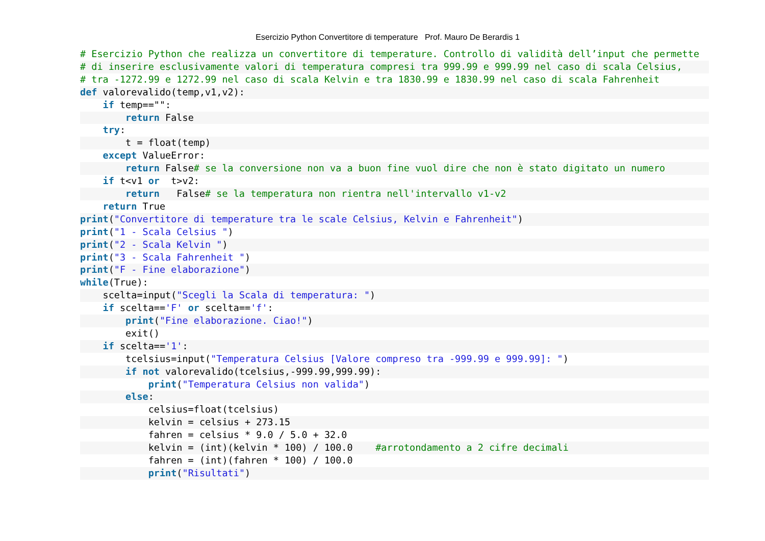Esercizio Python Convertitore di temperature Prof. Mauro De Berardis 1
# Esercizio Python che realizza un convertitore di temperature. Controllo di validità dell’input che permette# di inserire esclusivamente valori di temperatura compresi tra 999.99 e 999.99 nel caso di scala Celsius,# tra -1272.99 e 1272.99 nel caso di scala Kelvin e tra 1830.99 e 1830.99 nel caso di scala Fahrenheit def valorevalido(temp,v1,v2):    if temp=="":        return False    try:        t = float(temp)    except ValueError:        return False# se la conversione non va a buon fine vuol dire che non è stato digitato un numero    if t<v1 or  t>v2:        return   False# se la temperatura non rientra nell'intervallo v1-v2    return True print("Convertitore di temperature tra le scale Celsius, Kelvin e Fahrenheit") print("1 - Scala Celsius ") print("2 - Scala Kelvin ") print("3 - Scala Fahrenheit ") print("F - Fine elaborazione") while(True):    scelta=input("Scegli la Scala di temperatura: ")    if scelta=='F' or scelta=='f':        print("Fine elaborazione. Ciao!")        exit()    if scelta=='1':        tcelsius=input("Temperatura Celsius [Valore compreso tra -999.99 e 999.99]: ")        if not valorevalido(tcelsius,-999.99,999.99):            print("Temperatura Celsius non valida")        else:            celsius=float(tcelsius)            kelvin = celsius + 273.15            fahren = celsius * 9.0 / 5.0 + 32.0            kelvin = (int)(kelvin * 100) / 100.0    #arrotondamento a 2 cifre decimali            fahren = (int)(fahren * 100) / 100.0            print("Risultati")